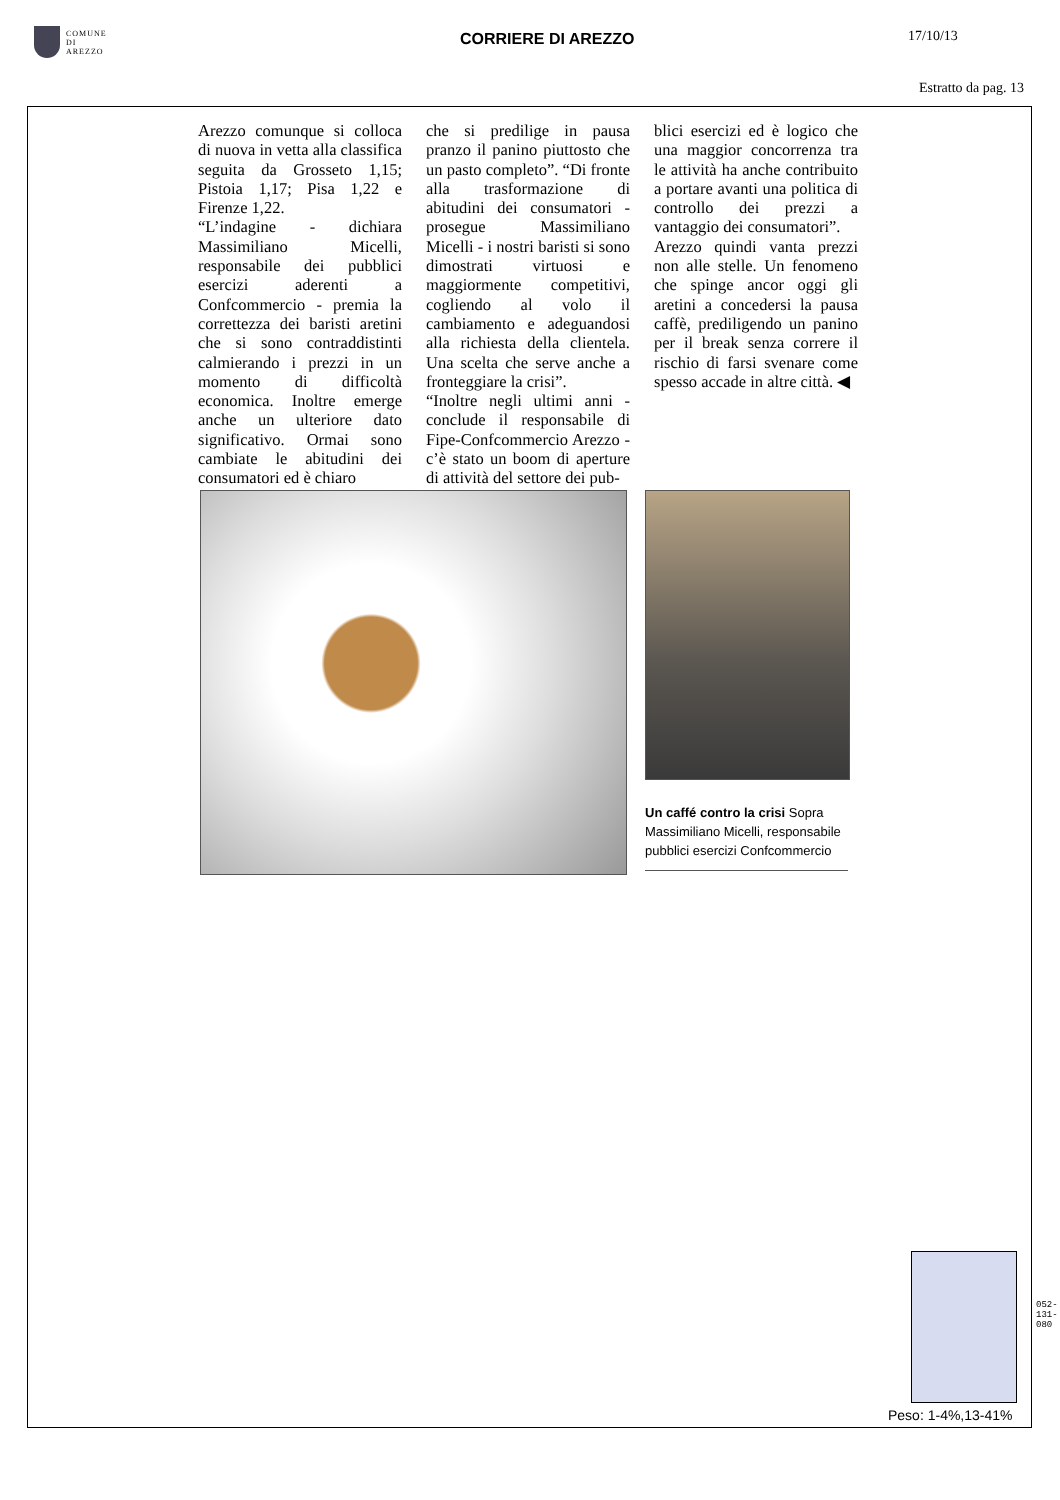COMUNE
DI
AREZZO
CORRIERE DI AREZZO 17/10/13
Estratto da pag. 13
Arezzo comunque si colloca di nuova in vetta alla classifica seguita da Grosseto 1,15; Pistoia 1,17; Pisa 1,22 e Firenze 1,22.
“L’indagine - dichiara Massimiliano Micelli, responsabile dei pubblici esercizi aderenti a Confcommercio - premia la correttezza dei baristi aretini che si sono contraddistinti calmierando i prezzi in un momento di difficoltà economica. Inoltre emerge anche un ulteriore dato significativo. Ormai sono cambiate le abitudini dei consumatori ed è chiaro
che si predilige in pausa pranzo il panino piuttosto che un pasto completo”. “Di fronte alla trasformazione di abitudini dei consumatori - prosegue Massimiliano Micelli - i nostri baristi si sono dimostrati virtuosi e maggiormente competitivi, cogliendo al volo il cambiamento e adeguandosi alla richiesta della clientela. Una scelta che serve anche a fronteggiare la crisi”.
“Inoltre negli ultimi anni - conclude il responsabile di Fipe-Confcommercio Arezzo - c’è stato un boom di aperture di attività del settore dei pub-
blici esercizi ed è logico che una maggior concorrenza tra le attività ha anche contribuito a portare avanti una politica di controllo dei prezzi a vantaggio dei consumatori”.
Arezzo quindi vanta prezzi non alle stelle. Un fenomeno che spinge ancor oggi gli aretini a concedersi la pausa caffè, prediligendo un panino per il break senza correre il rischio di farsi svenare come spesso accade in altre città. ◀
Un caffé contro la crisi Sopra Massimiliano Micelli, responsabile pubblici esercizi Confcommercio
Peso: 1-4%,13-41%
052-131-080